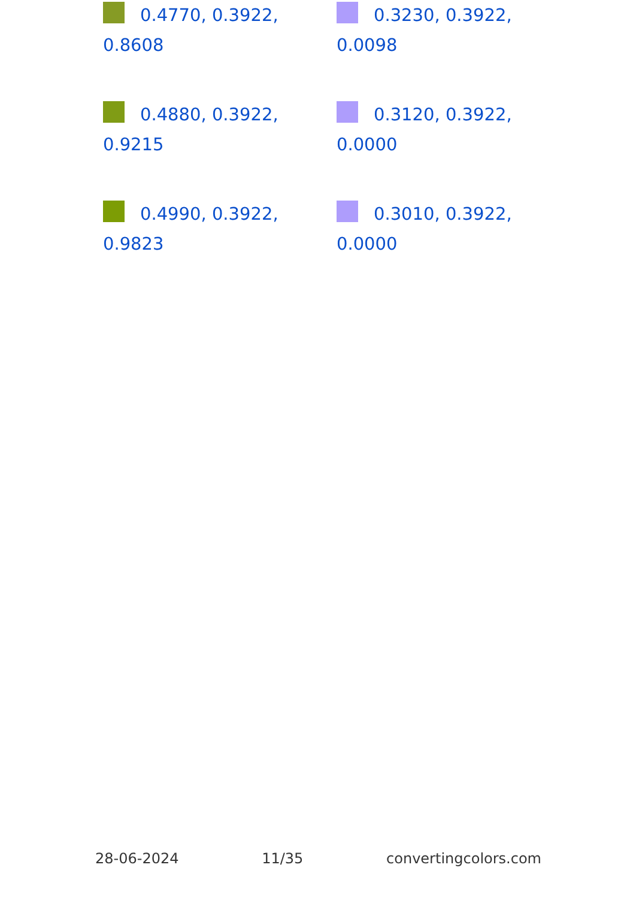0.4770, 0.3922, 0.8608
0.3230, 0.3922, 0.0098
0.4880, 0.3922, 0.9215
0.3120, 0.3922, 0.0000
0.4990, 0.3922, 0.9823
0.3010, 0.3922, 0.0000
28-06-2024 11/35 convertingcolors.com